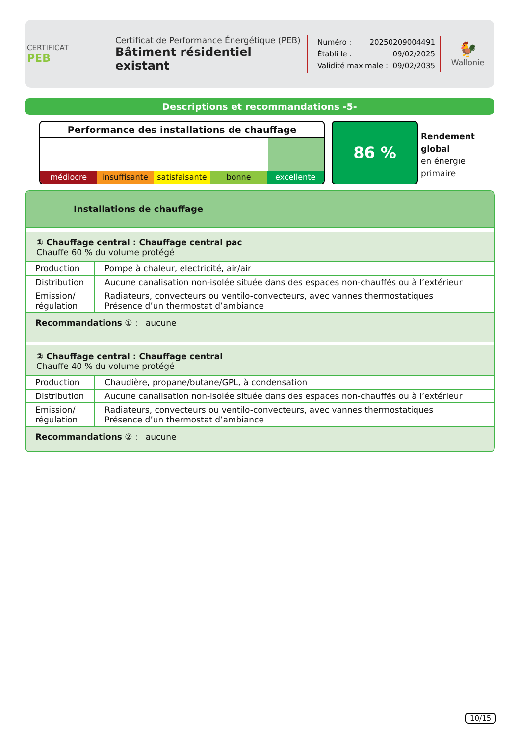CERTIFICAT
PEB
Certificat de Performance Énergétique (PEB)
Bâtiment résidentiel existant
Numéro : 20250209004491
Établi le : 09/02/2025
Validité maximale : 09/02/2035
🐓
Wallonie
Descriptions et recommandations -5-
Performance des installations de chauffage
médiocre insuffisante satisfaisante bonne excellente
86 %
Rendement
global
en énergie
primaire
Installations de chauffage
| ① Chauffage central : Chauffage central pac Chauffe 60 % du volume protégé | |
| Production | Pompe à chaleur, electricité, air/air |
| Distribution | Aucune canalisation non-isolée située dans des espaces non-chauffés ou à l’extérieur |
| Emission/ régulation | Radiateurs, convecteurs ou ventilo-convecteurs, avec vannes thermostatiques Présence d’un thermostat d’ambiance |
| Recommandations ① : aucune | |
| ② Chauffage central : Chauffage central Chauffe 40 % du volume protégé | |
| Production | Chaudière, propane/butane/GPL, à condensation |
| Distribution | Aucune canalisation non-isolée située dans des espaces non-chauffés ou à l’extérieur |
| Emission/ régulation | Radiateurs, convecteurs ou ventilo-convecteurs, avec vannes thermostatiques Présence d’un thermostat d’ambiance |
| Recommandations ② : aucune | |
10/15